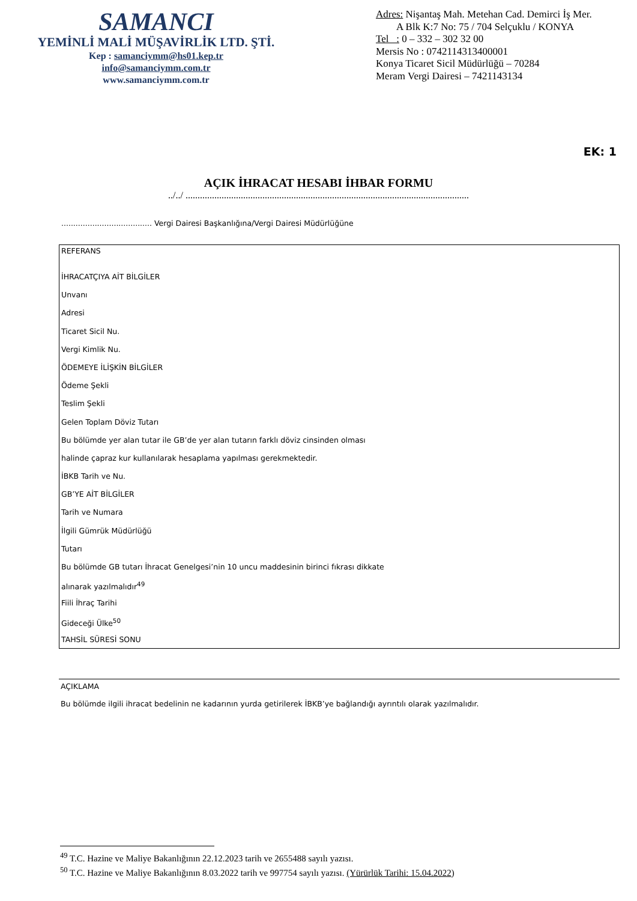SAMANCI
YEMİNLİ MALİ MÜŞAVİRLİK LTD. ŞTİ.
Kep : samanciymm@hs01.kep.tr
info@samanciymm.com.tr
www.samanciymm.com.tr
Adres: Nişantaş Mah. Metehan Cad. Demirci İş Mer.
A Blk K:7 No: 75 / 704 Selçuklu / KONYA
Tel : 0 – 332 – 302 32 00
Mersis No : 0742114313400001
Konya Ticaret Sicil Müdürlüğü – 70284
Meram Vergi Dairesi – 7421143134
EK: 1
AÇIK İHRACAT HESABI İHBAR FORMU
../../ ......................................................................................................................
...................................... Vergi Dairesi Başkanlığına/Vergi Dairesi Müdürlüğüne
REFERANS
İHRACATÇIYA AİT BİLGİLER
Unvanı
Adresi
Ticaret Sicil Nu.
Vergi Kimlik Nu.
ÖDEMEYE İLİŞKİN BİLGİLER
Ödeme Şekli
Teslim Şekli
Gelen Toplam Döviz Tutarı
Bu bölümde yer alan tutar ile GB’de yer alan tutarın farklı döviz cinsinden olması
halinde çapraz kur kullanılarak hesaplama yapılması gerekmektedir.
İBKB Tarih ve Nu.
GB’YE AİT BİLGİLER
Tarih ve Numara
İlgili Gümrük Müdürlüğü
Tutarı
Bu bölümde GB tutarı İhracat Genelgesi’nin 10 uncu maddesinin birinci fıkrası dikkate
alınarak yazılmalıdır<sup>49</sup>
Fiili İhraç Tarihi
Gideceği Ülke<sup>50</sup>
TAHSİL SÜRESİ SONU
AÇIKLAMA
Bu bölümde ilgili ihracat bedelinin ne kadarının yurda getirilerek İBKB’ye bağlandığı ayrıntılı olarak yazılmalıdır.
<sup>49</sup> T.C. Hazine ve Maliye Bakanlığının 22.12.2023 tarih ve 2655488 sayılı yazısı.
<sup>50</sup> T.C. Hazine ve Maliye Bakanlığının 8.03.2022 tarih ve 997754 sayılı yazısı. (Yürürlük Tarihi: 15.04.2022)